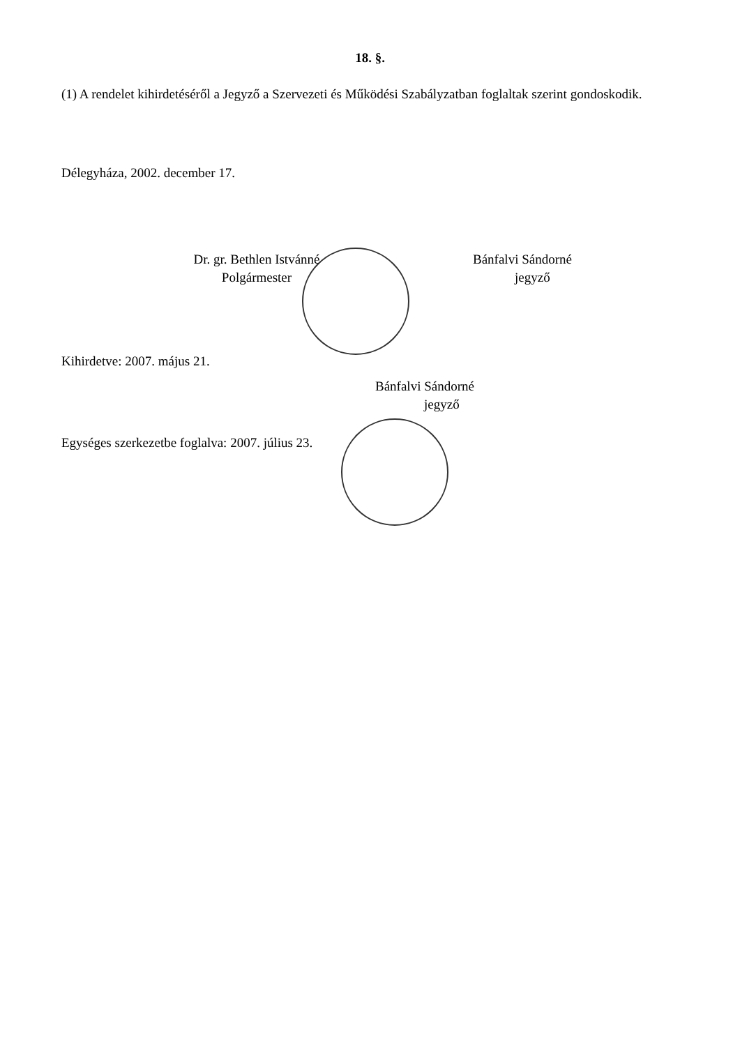18. §.
(1) A rendelet kihirdetéséről a Jegyző a Szervezeti és Működési Szabályzatban foglaltak szerint gondoskodik.
Délegyháza, 2002. december 17.
Dr. gr. Bethlen Istvánné
Polgármester
Bánfalvi Sándorné
jegyző
Kihirdetve: 2007. május 21.
Bánfalvi Sándorné
jegyző
Egységes szerkezetbe foglalva: 2007. július 23.